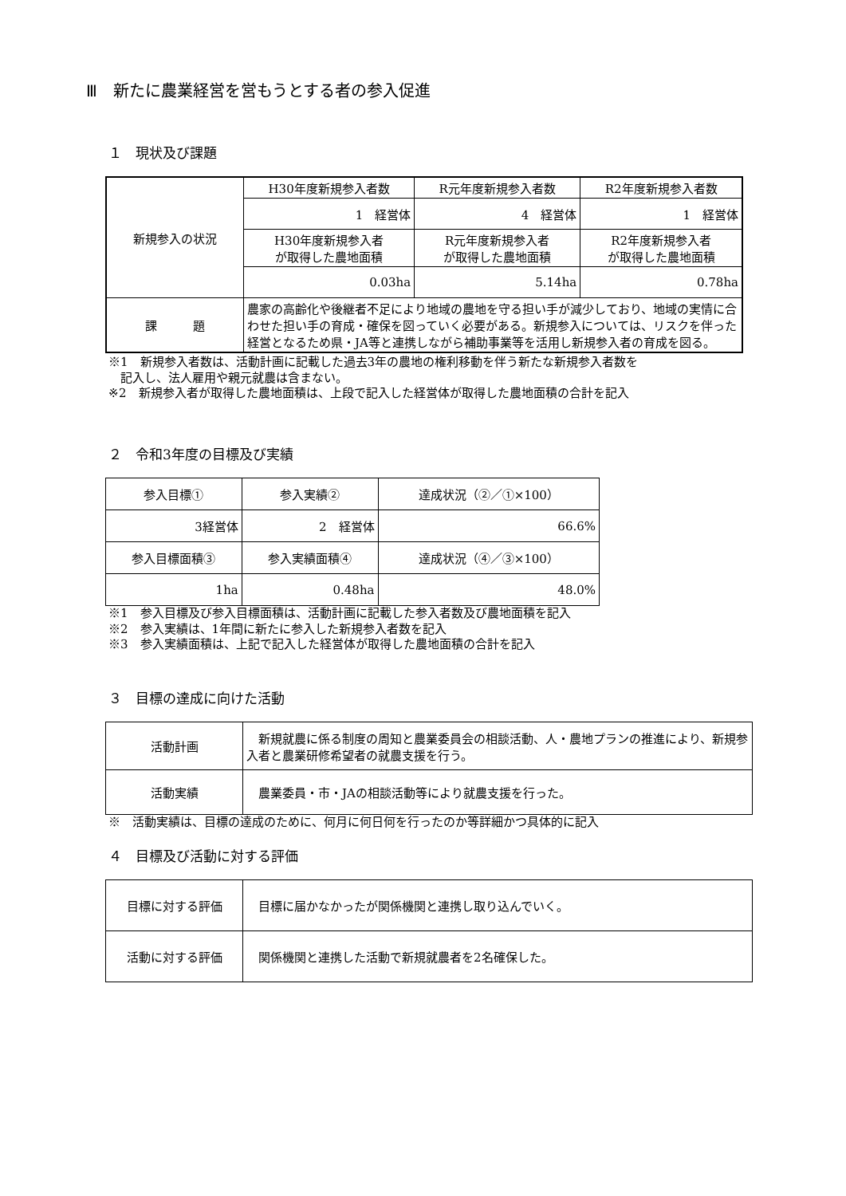Ⅲ　新たに農業経営を営もうとする者の参入促進
１　現状及び課題
| 新規参入の状況 | H30年度新規参入者数 | R元年度新規参入者数 | R2年度新規参入者数 |
| | 1 経営体 | 4 経営体 | 1 経営体 |
| | H30年度新規参入者 が取得した農地面積 | R元年度新規参入者 が取得した農地面積 | R2年度新規参入者 が取得した農地面積 |
| | 0.03ha | 5.14ha | 0.78ha |
| 課 題 | 農家の高齢化や後継者不足により地域の農地を守る担い手が減少しており、地域の実情に合わせた担い手の育成・確保を図っていく必要がある。新規参入については、リスクを伴った経営となるため県・JA等と連携しながら補助事業等を活用し新規参入者の育成を図る。 | | |
※1　新規参入者数は、活動計画に記載した過去3年の農地の権利移動を伴う新たな新規参入者数を
　記入し、法人雇用や親元就農は含まない。
※2　新規参入者が取得した農地面積は、上段で記入した経営体が取得した農地面積の合計を記入
２　令和3年度の目標及び実績
| 参入目標① | 参入実績② | 達成状況（②／①×100） |
| 3経営体 | 2 経営体 | 66.6% |
| 参入目標面積③ | 参入実績面積④ | 達成状況（④／③×100） |
| 1ha | 0.48ha | 48.0% |
※1　参入目標及び参入目標面積は、活動計画に記載した参入者数及び農地面積を記入
※2　参入実績は、1年間に新たに参入した新規参入者数を記入
※3　参入実績面積は、上記で記入した経営体が取得した農地面積の合計を記入
３　目標の達成に向けた活動
| 活動計画 | 新規就農に係る制度の周知と農業委員会の相談活動、人・農地プランの推進により、新規参入者と農業研修希望者の就農支援を行う。 |
| 活動実績 | 農業委員・市・JAの相談活動等により就農支援を行った。 |
※　活動実績は、目標の達成のために、何月に何日何を行ったのか等詳細かつ具体的に記入
４　目標及び活動に対する評価
| 目標に対する評価 | 目標に届かなかったが関係機関と連携し取り込んでいく。 |
| 活動に対する評価 | 関係機関と連携した活動で新規就農者を2名確保した。 |